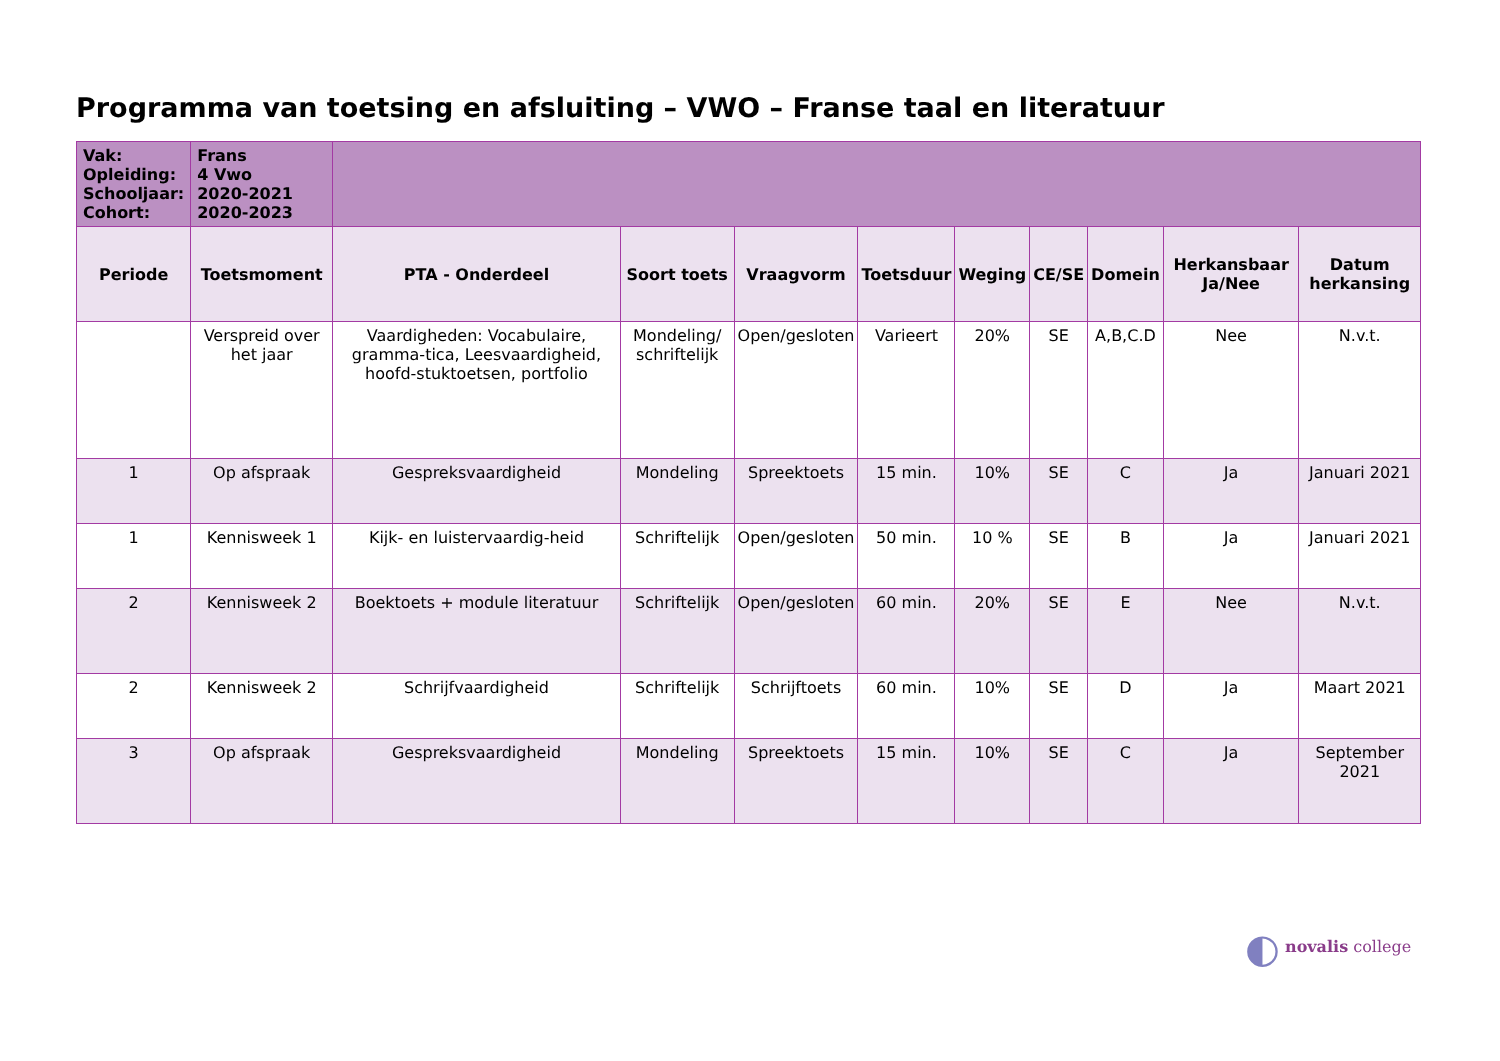Programma van toetsing en afsluiting – VWO – Franse taal en literatuur
| Vak: Opleiding: Schooljaar: Cohort: | Frans 4 Vwo 2020-2021 2020-2023 | | | | | | | | | |
| Periode | Toetsmoment | PTA - Onderdeel | Soort toets | Vraagvorm | Toetsduur | Weging | CE/SE | Domein | Herkansbaar Ja/Nee | Datum herkansing |
| | Verspreid over het jaar | Vaardigheden: Vocabulaire, gramma-tica, Leesvaardigheid, hoofd-stuktoetsen, portfolio | Mondeling/ schriftelijk | Open/gesloten | Varieert | 20% | SE | A,B,C.D | Nee | N.v.t. |
| 1 | Op afspraak | Gespreksvaardigheid | Mondeling | Spreektoets | 15 min. | 10% | SE | C | Ja | Januari 2021 |
| 1 | Kennisweek 1 | Kijk- en luistervaardig-heid | Schriftelijk | Open/gesloten | 50 min. | 10 % | SE | B | Ja | Januari 2021 |
| 2 | Kennisweek 2 | Boektoets + module literatuur | Schriftelijk | Open/gesloten | 60 min. | 20% | SE | E | Nee | N.v.t. |
| 2 | Kennisweek 2 | Schrijfvaardigheid | Schriftelijk | Schrijftoets | 60 min. | 10% | SE | D | Ja | Maart 2021 |
| 3 | Op afspraak | Gespreksvaardigheid | Mondeling | Spreektoets | 15 min. | 10% | SE | C | Ja | September 2021 |
◐ novalis college